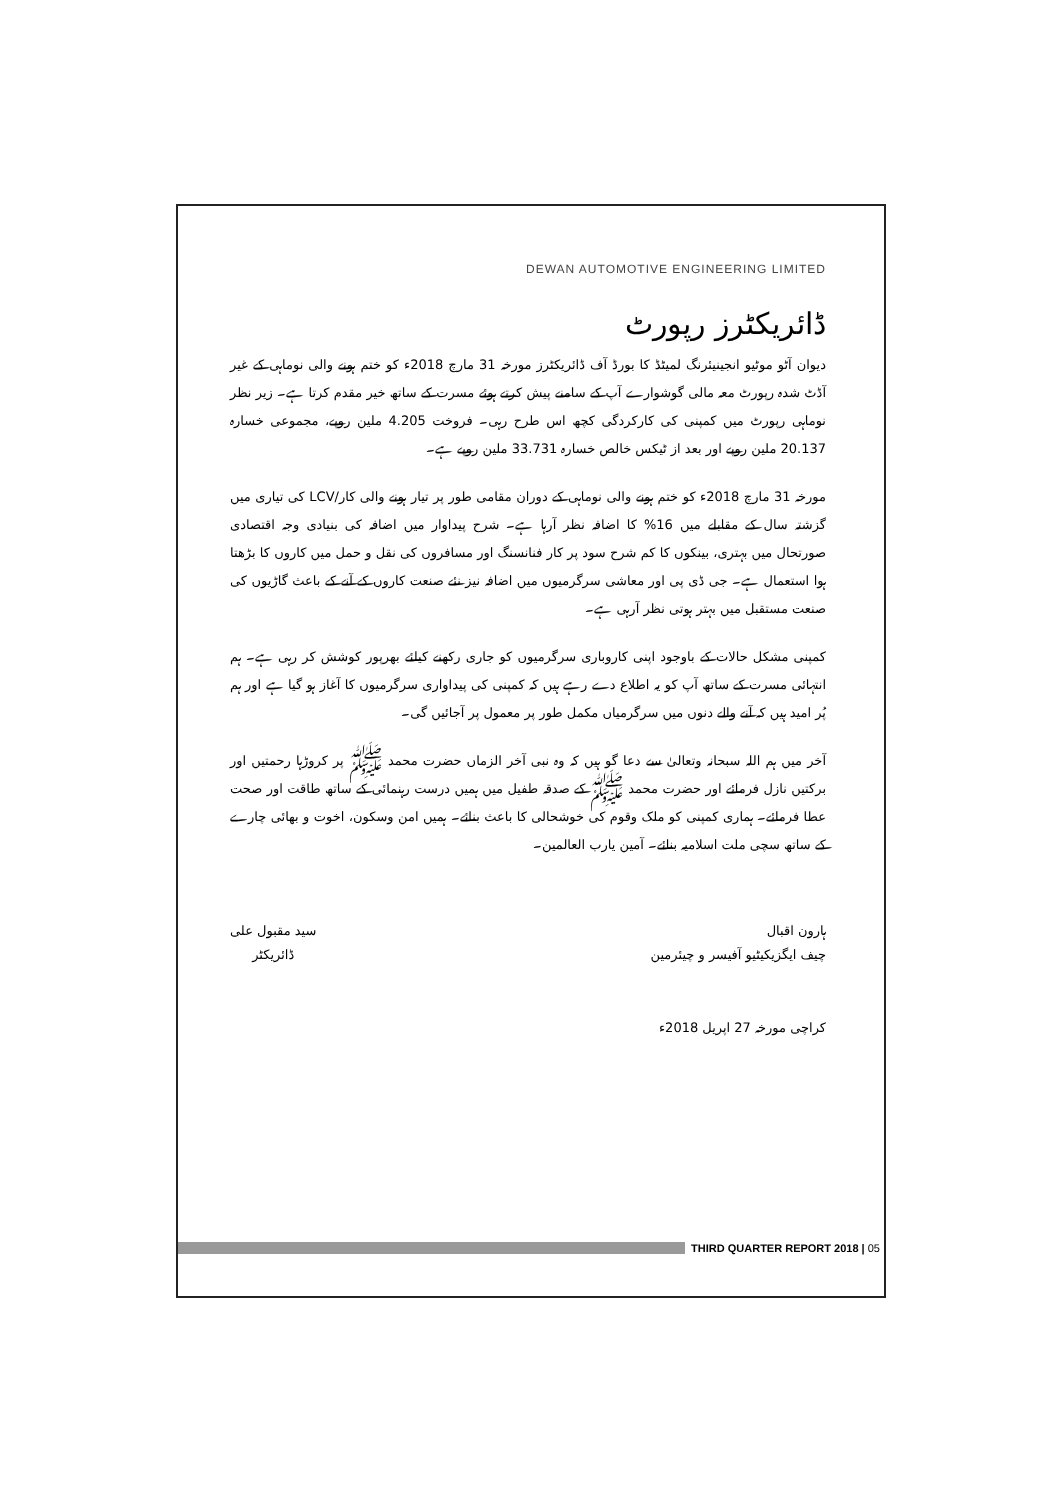DEWAN AUTOMOTIVE ENGINEERING LIMITED
ڈائریکٹرز رپورٹ
دیوان آٹو موٹیو انجینیئرنگ لمیٹڈ کا بورڈ آف ڈائریکٹرز مورخہ 31 مارچ 2018ء کو ختم ہونے والی نوماہی کے غیر آڈٹ شدہ رپورٹ معہ مالی گوشوارے آپ کے سامنے پیش کرتے ہوئے مسرت کے ساتھ خیر مقدم کرتا ہے۔ زیر نظر نوماہی رپورٹ میں کمپنی کی کارکردگی کچھ اس طرح رہی۔ فروخت 4.205 ملین روپے، مجموعی خسارہ 20.137 ملین روپے اور بعد از ٹیکس خالص خسارہ 33.731 ملین روپے ہے۔
مورخہ 31 مارچ 2018ء کو ختم ہونے والی نوماہی کے دوران مقامی طور پر تیار ہونے والی کار/LCV کی تیاری میں گزشتہ سال کے مقابلے میں 16% کا اضافہ نظر آرہا ہے۔ شرح پیداوار میں اضافہ کی بنیادی وجہ اقتصادی صورتحال میں بہتری، بینکوں کا کم شرح سود پر کار فنانسنگ اور مسافروں کی نقل و حمل میں کاروں کا بڑھتا ہوا استعمال ہے۔ جی ڈی پی اور معاشی سرگرمیوں میں اضافہ نیز نئے صنعت کاروں کے آنے کے باعث گاڑیوں کی صنعت مستقبل میں بہتر ہوتی نظر آرہی ہے۔
کمپنی مشکل حالات کے باوجود اپنی کاروباری سرگرمیوں کو جاری رکھنے کیلئے بھرپور کوشش کر رہی ہے۔ ہم انتہائی مسرت کے ساتھ آپ کو یہ اطلاع دے رہے ہیں کہ کمپنی کی پیداواری سرگرمیوں کا آغاز ہو گیا ہے اور ہم پُر امید ہیں کہ آنے والے دنوں میں سرگرمیاں مکمل طور پر معمول پر آجائیں گی۔
آخر میں ہم اللہ سبحانہ وتعالیٰ سے دعا گو ہیں کہ وہ نبی آخر الزماں حضرت محمد ﷺ پر کروڑہا رحمتیں اور برکتیں نازل فرمائے اور حضرت محمد ﷺ کے صدقہ طفیل میں ہمیں درست رہنمائی کے ساتھ طاقت اور صحت عطا فرمائے۔ ہماری کمپنی کو ملک وقوم کی خوشحالی کا باعث بنائے۔ ہمیں امن وسکون، اخوت و بھائی چارے کے ساتھ سچی ملت اسلامیہ بنائے۔ آمین یارب العالمین۔
ہارون اقبال
چیف ایگزیکیٹیو آفیسر و چیئرمین
سید مقبول علی
ڈائریکٹر
کراچی مورخہ 27 اپریل 2018ء
THIRD QUARTER REPORT 2018 | 05